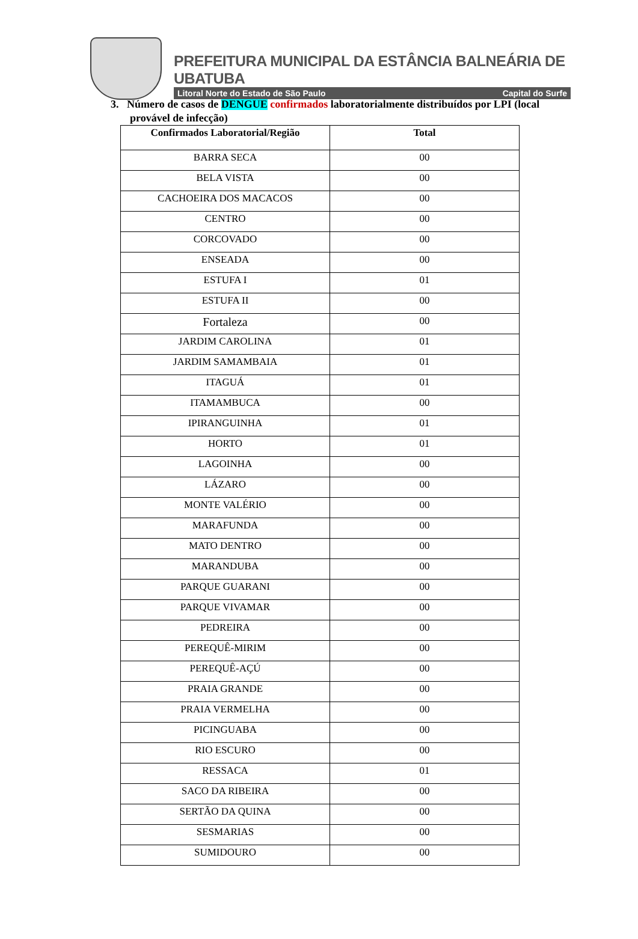PREFEITURA MUNICIPAL DA ESTÂNCIA BALNEÁRIA DE UBATUBA
Litoral Norte do Estado de São Paulo Capital do Surfe
3. Número de casos de DENGUE confirmados laboratorialmente distribuídos por LPI (local provável de infecção)
| Confirmados Laboratorial/Região | Total |
| --- | --- |
| BARRA SECA | 00 |
| BELA VISTA | 00 |
| CACHOEIRA DOS MACACOS | 00 |
| CENTRO | 00 |
| CORCOVADO | 00 |
| ENSEADA | 00 |
| ESTUFA I | 01 |
| ESTUFA II | 00 |
| Fortaleza | 00 |
| JARDIM CAROLINA | 01 |
| JARDIM SAMAMBAIA | 01 |
| ITAGUÁ | 01 |
| ITAMAMBUCA | 00 |
| IPIRANGUINHA | 01 |
| HORTO | 01 |
| LAGOINHA | 00 |
| LÁZARO | 00 |
| MONTE VALÉRIO | 00 |
| MARAFUNDA | 00 |
| MATO DENTRO | 00 |
| MARANDUBA | 00 |
| PARQUE GUARANI | 00 |
| PARQUE VIVAMAR | 00 |
| PEDREIRA | 00 |
| PEREQUÊ-MIRIM | 00 |
| PEREQUÊ-AÇÚ | 00 |
| PRAIA GRANDE | 00 |
| PRAIA VERMELHA | 00 |
| PICINGUABA | 00 |
| RIO ESCURO | 00 |
| RESSACA | 01 |
| SACO DA RIBEIRA | 00 |
| SERTÃO DA QUINA | 00 |
| SESMARIAS | 00 |
| SUMIDOURO | 00 |